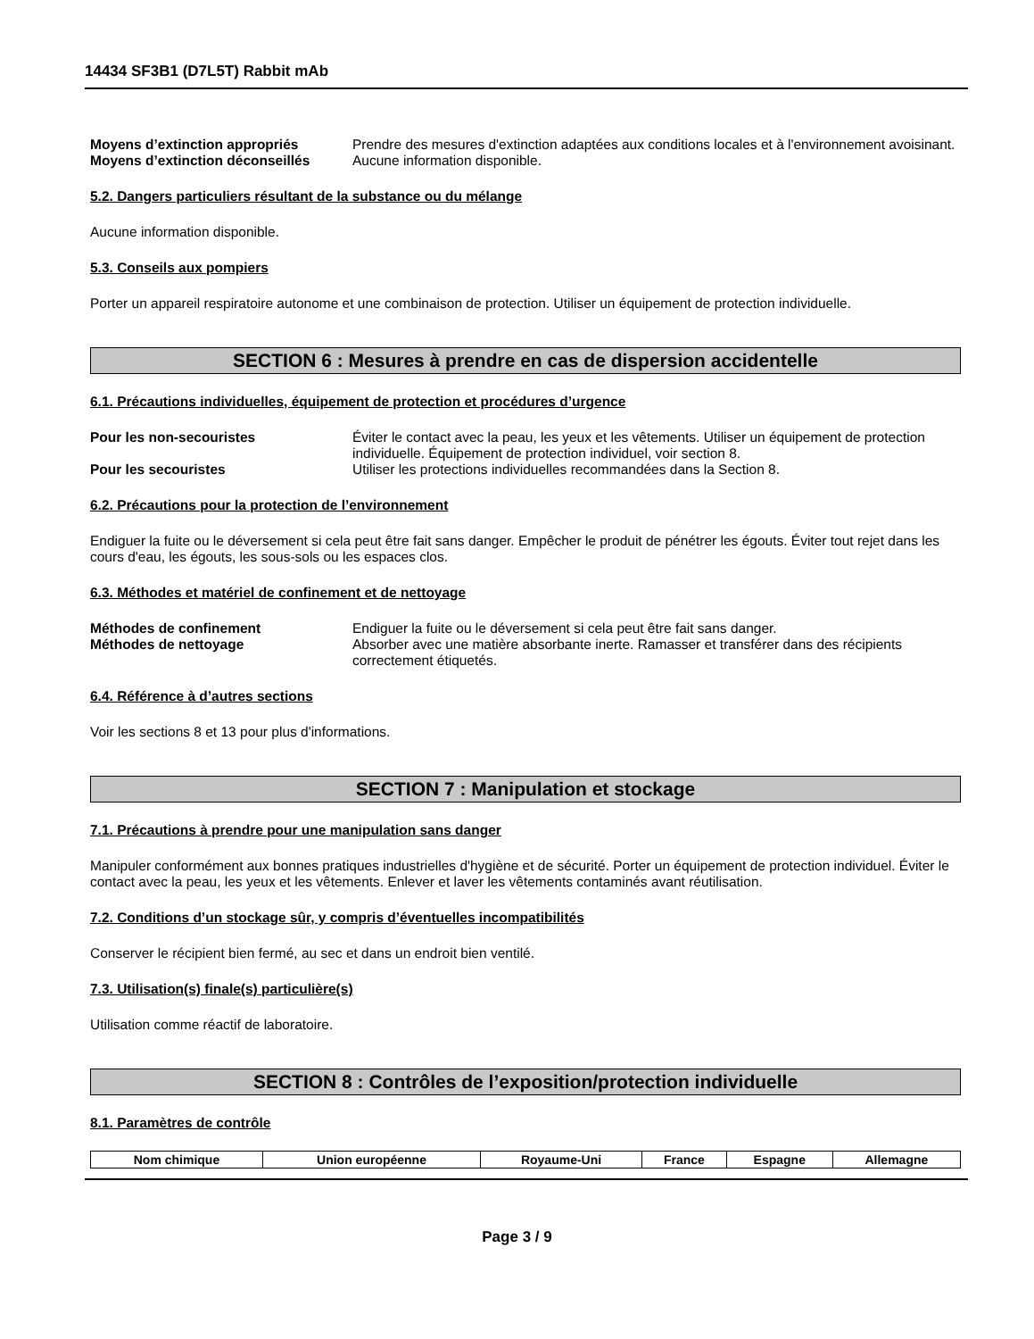14434 SF3B1 (D7L5T) Rabbit mAb
Moyens d’extinction appropriés Prendre des mesures d'extinction adaptées aux conditions locales et à l'environnement avoisinant.
Moyens d’extinction déconseillés
Aucune information disponible.
5.2. Dangers particuliers résultant de la substance ou du mélange
Aucune information disponible.
5.3. Conseils aux pompiers
Porter un appareil respiratoire autonome et une combinaison de protection. Utiliser un équipement de protection individuelle.
SECTION 6 : Mesures à prendre en cas de dispersion accidentelle
6.1. Précautions individuelles, équipement de protection et procédures d’urgence
Pour les non-secouristes Éviter le contact avec la peau, les yeux et les vêtements. Utiliser un équipement de protection individuelle. Équipement de protection individuel, voir section 8.
Pour les secouristes Utiliser les protections individuelles recommandées dans la Section 8.
6.2. Précautions pour la protection de l’environnement
Endiguer la fuite ou le déversement si cela peut être fait sans danger. Empêcher le produit de pénétrer les égouts. Éviter tout rejet dans les cours d'eau, les égouts, les sous-sols ou les espaces clos.
6.3. Méthodes et matériel de confinement et de nettoyage
Méthodes de confinement Endiguer la fuite ou le déversement si cela peut être fait sans danger.
Méthodes de nettoyage Absorber avec une matière absorbante inerte. Ramasser et transférer dans des récipients correctement étiquetés.
6.4. Référence à d’autres sections
Voir les sections 8 et 13 pour plus d'informations.
SECTION 7 : Manipulation et stockage
7.1. Précautions à prendre pour une manipulation sans danger
Manipuler conformément aux bonnes pratiques industrielles d'hygiène et de sécurité. Porter un équipement de protection individuel. Éviter le contact avec la peau, les yeux et les vêtements. Enlever et laver les vêtements contaminés avant réutilisation.
7.2. Conditions d’un stockage sûr, y compris d’éventuelles incompatibilités
Conserver le récipient bien fermé, au sec et dans un endroit bien ventilé.
7.3. Utilisation(s) finale(s) particulière(s)
Utilisation comme réactif de laboratoire.
SECTION 8 : Contrôles de l’exposition/protection individuelle
8.1. Paramètres de contrôle
| Nom chimique | Union européenne | Royaume-Uni | France | Espagne | Allemagne |
| --- | --- | --- | --- | --- | --- |
Page 3 / 9